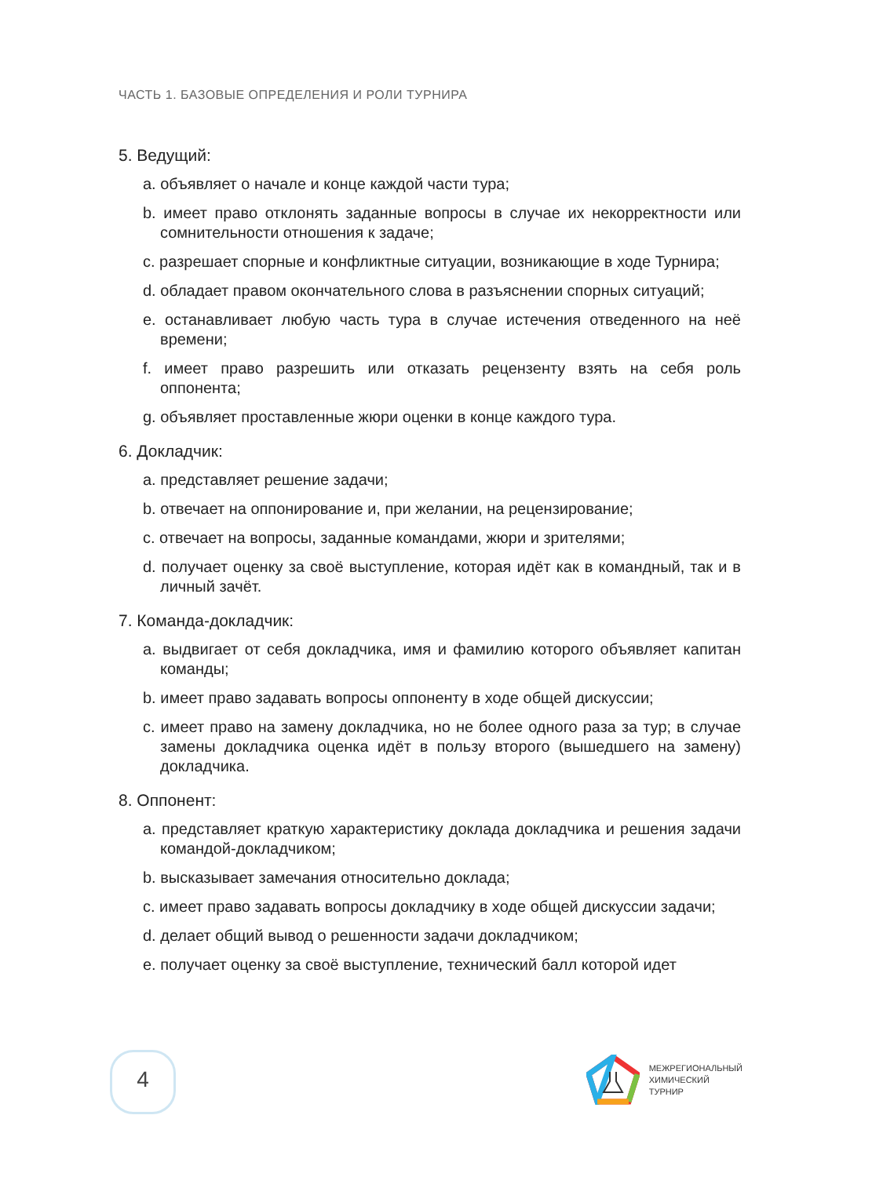ЧАСТЬ 1. БАЗОВЫЕ ОПРЕДЕЛЕНИЯ И РОЛИ ТУРНИРА
5. Ведущий:
a. объявляет о начале и конце каждой части тура;
b. имеет право отклонять заданные вопросы в случае их некорректности или сомнительности отношения к задаче;
c. разрешает спорные и конфликтные ситуации, возникающие в ходе Турнира;
d. обладает правом окончательного слова в разъяснении спорных ситуаций;
e. останавливает любую часть тура в случае истечения отведенного на неё времени;
f. имеет право разрешить или отказать рецензенту взять на себя роль оппонента;
g. объявляет проставленные жюри оценки в конце каждого тура.
6. Докладчик:
a. представляет решение задачи;
b. отвечает на оппонирование и, при желании, на рецензирование;
c. отвечает на вопросы, заданные командами, жюри и зрителями;
d. получает оценку за своё выступление, которая идёт как в командный, так и в личный зачёт.
7. Команда-докладчик:
a. выдвигает от себя докладчика, имя и фамилию которого объявляет капитан команды;
b. имеет право задавать вопросы оппоненту в ходе общей дискуссии;
c. имеет право на замену докладчика, но не более одного раза за тур; в случае замены докладчика оценка идёт в пользу второго (вышедшего на замену) докладчика.
8. Оппонент:
a. представляет краткую характеристику доклада докладчика и решения задачи командой-докладчиком;
b. высказывает замечания относительно доклада;
c. имеет право задавать вопросы докладчику в ходе общей дискуссии задачи;
d. делает общий вывод о решенности задачи докладчиком;
e. получает оценку за своё выступление, технический балл которой идет
4
МЕЖРЕГИОНАЛЬНЫЙ
ХИМИЧЕСКИЙ
ТУРНИР